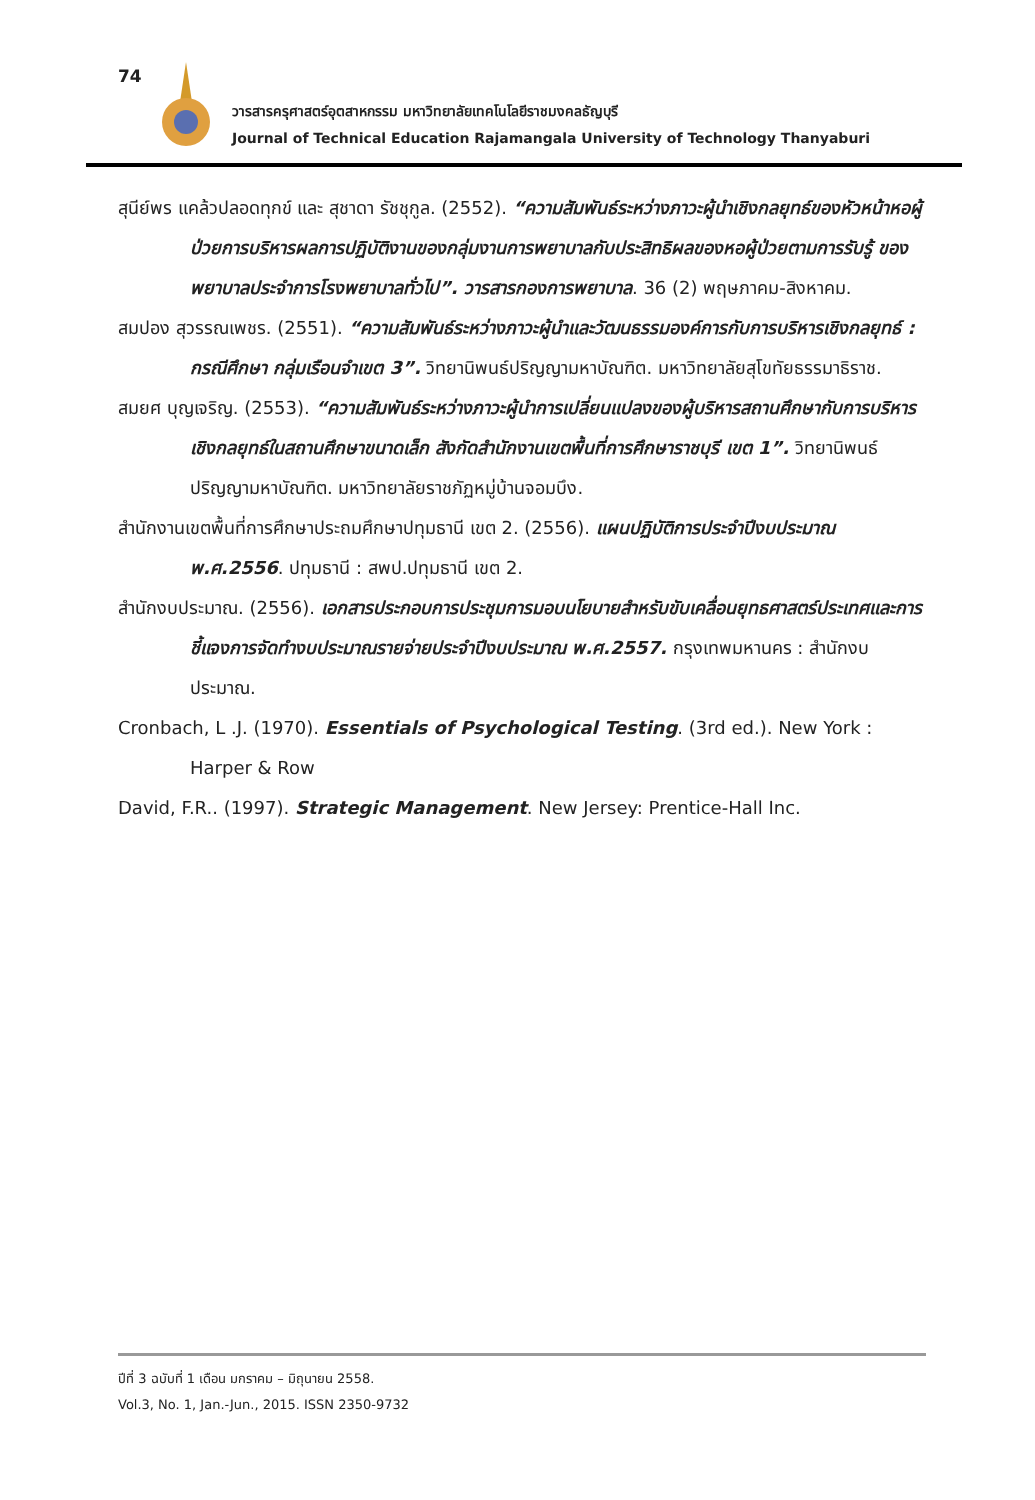74
วารสารครุศาสตร์อุตสาหกรรม มหาวิทยาลัยเทคโนโลยีราชมงคลธัญบุรี
Journal of Technical Education Rajamangala University of Technology Thanyaburi
สุนีย์พร แคล้วปลอดทุกข์ และ สุชาดา รัชชุกูล. (2552). “ความสัมพันธ์ระหว่างภาวะผู้นำเชิงกลยุทธ์ของหัวหน้าหอผู้ป่วยการบริหารผลการปฏิบัติงานของกลุ่มงานการพยาบาลกับประสิทธิผลของหอผู้ป่วยตามการรับรู้ ของพยาบาลประจำการโรงพยาบาลทั่วไป”. วารสารกองการพยาบาล. 36 (2) พฤษภาคม-สิงหาคม.
สมปอง สุวรรณเพชร. (2551). “ความสัมพันธ์ระหว่างภาวะผู้นำและวัฒนธรรมองค์การกับการบริหารเชิงกลยุทธ์ : กรณีศึกษา กลุ่มเรือนจำเขต 3”. วิทยานิพนธ์ปริญญามหาบัณฑิต. มหาวิทยาลัยสุโขทัยธรรมาธิราช.
สมยศ บุญเจริญ. (2553). “ความสัมพันธ์ระหว่างภาวะผู้นำการเปลี่ยนแปลงของผู้บริหารสถานศึกษากับการบริหารเชิงกลยุทธ์ในสถานศึกษาขนาดเล็ก สังกัดสำนักงานเขตพื้นที่การศึกษาราชบุรี เขต 1”. วิทยานิพนธ์ปริญญามหาบัณฑิต. มหาวิทยาลัยราชภัฏหมู่บ้านจอมบึง.
สำนักงานเขตพื้นที่การศึกษาประถมศึกษาปทุมธานี เขต 2. (2556). แผนปฏิบัติการประจำปีงบประมาณ พ.ศ.2556. ปทุมธานี : สพป.ปทุมธานี เขต 2.
สำนักงบประมาณ. (2556). เอกสารประกอบการประชุมการมอบนโยบายสำหรับขับเคลื่อนยุทธศาสตร์ประเทศและการชี้แจงการจัดทำงบประมาณรายจ่ายประจำปีงบประมาณ พ.ศ.2557. กรุงเทพมหานคร : สำนักงบประมาณ.
Cronbach, L .J. (1970). Essentials of Psychological Testing. (3rd ed.). New York : Harper & Row
David, F.R.. (1997). Strategic Management. New Jersey: Prentice-Hall Inc.
ปีที่ 3 ฉบับที่ 1 เดือน มกราคม – มิถุนายน 2558.
Vol.3, No. 1, Jan.-Jun., 2015. ISSN 2350-9732